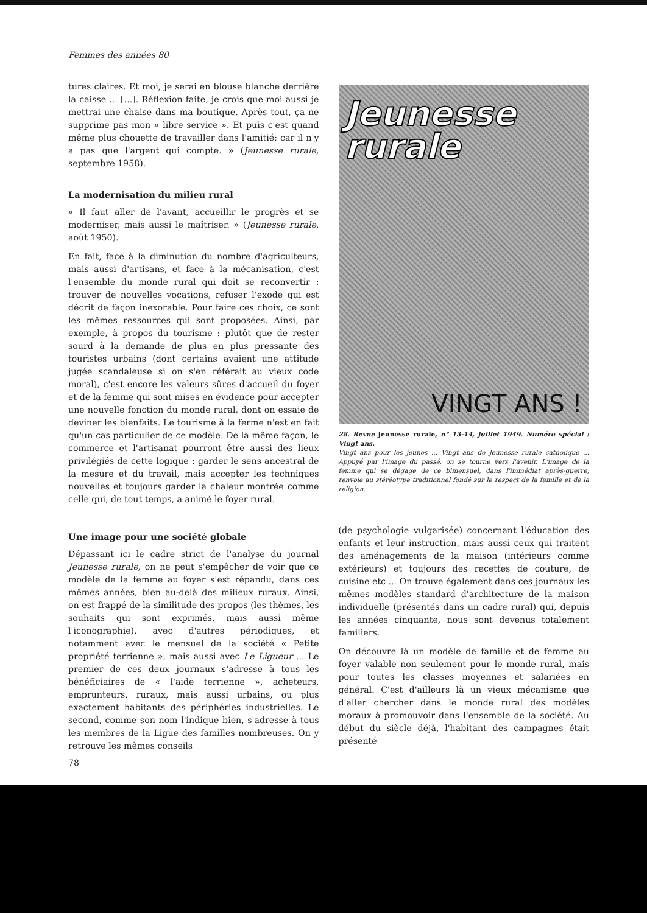Femmes des années 80
tures claires. Et moi, je serai en blouse blanche derrière la caisse ... [...]. Réflexion faite, je crois que moi aussi je mettrai une chaise dans ma boutique. Après tout, ça ne supprime pas mon « libre service ». Et puis c'est quand même plus chouette de travailler dans l'amitié; car il n'y a pas que l'argent qui compte. » (Jeunesse rurale, septembre 1958).
La modernisation du milieu rural
« Il faut aller de l'avant, accueillir le progrès et se moderniser, mais aussi le maîtriser. » (Jeunesse rurale, août 1950).
En fait, face à la diminution du nombre d'agriculteurs, mais aussi d'artisans, et face à la mécanisation, c'est l'ensemble du monde rural qui doit se reconvertir : trouver de nouvelles vocations, refuser l'exode qui est décrit de façon inexorable. Pour faire ces choix, ce sont les mêmes ressources qui sont proposées. Ainsi, par exemple, à propos du tourisme : plutôt que de rester sourd à la demande de plus en plus pressante des touristes urbains (dont certains avaient une attitude jugée scandaleuse si on s'en référait au vieux code moral), c'est encore les valeurs sûres d'accueil du foyer et de la femme qui sont mises en évidence pour accepter une nouvelle fonction du monde rural, dont on essaie de deviner les bienfaits. Le tourisme à la ferme n'est en fait qu'un cas particulier de ce modèle. De la même façon, le commerce et l'artisanat pourront être aussi des lieux privilégiés de cette logique : garder le sens ancestral de la mesure et du travail, mais accepter les techniques nouvelles et toujours garder la chaleur montrée comme celle qui, de tout temps, a animé le foyer rural.
Jeunesse
rurale
VINGT ANS !
28. Revue Jeunesse rurale, n° 13-14, juillet 1949. Numéro spécial : Vingt ans.
Vingt ans pour les jeunes ... Vingt ans de Jeunesse rurale catholique ... Appuyé par l'image du passé, on se tourne vers l'avenir. L'image de la femme qui se dégage de ce bimensuel, dans l'immédiat après-guerre, renvoie au stéréotype traditionnel fondé sur le respect de la famille et de la religion.
Une image pour une société globale
Dépassant ici le cadre strict de l'analyse du journal Jeunesse rurale, on ne peut s'empêcher de voir que ce modèle de la femme au foyer s'est répandu, dans ces mêmes années, bien au-delà des milieux ruraux. Ainsi, on est frappé de la similitude des propos (les thèmes, les souhaits qui sont exprimés, mais aussi même l'iconographie), avec d'autres périodiques, et notamment avec le mensuel de la société « Petite propriété terrienne », mais aussi avec Le Ligueur ... Le premier de ces deux journaux s'adresse à tous les bénéficiaires de « l'aide terrienne », acheteurs, emprunteurs, ruraux, mais aussi urbains, ou plus exactement habitants des périphéries industrielles. Le second, comme son nom l'indique bien, s'adresse à tous les membres de la Ligue des familles nombreuses. On y retrouve les mêmes conseils
(de psychologie vulgarisée) concernant l'éducation des enfants et leur instruction, mais aussi ceux qui traitent des aménagements de la maison (intérieurs comme extérieurs) et toujours des recettes de couture, de cuisine etc ... On trouve également dans ces journaux les mêmes modèles standard d'architecture de la maison individuelle (présentés dans un cadre rural) qui, depuis les années cinquante, nous sont devenus totalement familiers.
On découvre là un modèle de famille et de femme au foyer valable non seulement pour le monde rural, mais pour toutes les classes moyennes et salariées en général. C'est d'ailleurs là un vieux mécanisme que d'aller chercher dans le monde rural des modèles moraux à promouvoir dans l'ensemble de la société. Au début du siècle déjà, l'habitant des campagnes était présenté
78